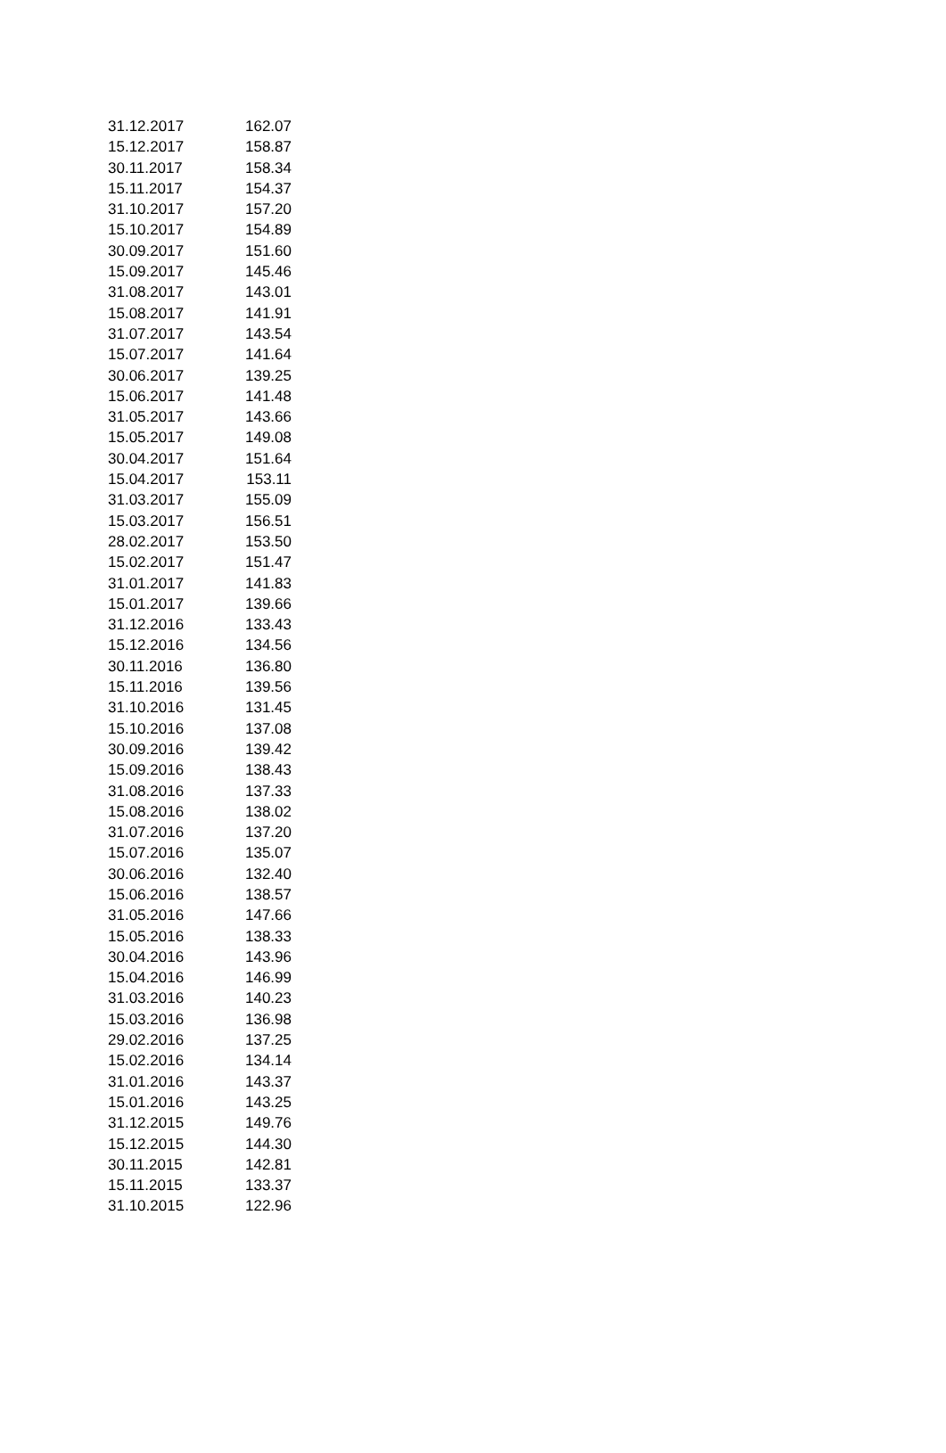| 31.12.2017 | 162.07 |
| 15.12.2017 | 158.87 |
| 30.11.2017 | 158.34 |
| 15.11.2017 | 154.37 |
| 31.10.2017 | 157.20 |
| 15.10.2017 | 154.89 |
| 30.09.2017 | 151.60 |
| 15.09.2017 | 145.46 |
| 31.08.2017 | 143.01 |
| 15.08.2017 | 141.91 |
| 31.07.2017 | 143.54 |
| 15.07.2017 | 141.64 |
| 30.06.2017 | 139.25 |
| 15.06.2017 | 141.48 |
| 31.05.2017 | 143.66 |
| 15.05.2017 | 149.08 |
| 30.04.2017 | 151.64 |
| 15.04.2017 | 153.11 |
| 31.03.2017 | 155.09 |
| 15.03.2017 | 156.51 |
| 28.02.2017 | 153.50 |
| 15.02.2017 | 151.47 |
| 31.01.2017 | 141.83 |
| 15.01.2017 | 139.66 |
| 31.12.2016 | 133.43 |
| 15.12.2016 | 134.56 |
| 30.11.2016 | 136.80 |
| 15.11.2016 | 139.56 |
| 31.10.2016 | 131.45 |
| 15.10.2016 | 137.08 |
| 30.09.2016 | 139.42 |
| 15.09.2016 | 138.43 |
| 31.08.2016 | 137.33 |
| 15.08.2016 | 138.02 |
| 31.07.2016 | 137.20 |
| 15.07.2016 | 135.07 |
| 30.06.2016 | 132.40 |
| 15.06.2016 | 138.57 |
| 31.05.2016 | 147.66 |
| 15.05.2016 | 138.33 |
| 30.04.2016 | 143.96 |
| 15.04.2016 | 146.99 |
| 31.03.2016 | 140.23 |
| 15.03.2016 | 136.98 |
| 29.02.2016 | 137.25 |
| 15.02.2016 | 134.14 |
| 31.01.2016 | 143.37 |
| 15.01.2016 | 143.25 |
| 31.12.2015 | 149.76 |
| 15.12.2015 | 144.30 |
| 30.11.2015 | 142.81 |
| 15.11.2015 | 133.37 |
| 31.10.2015 | 122.96 |